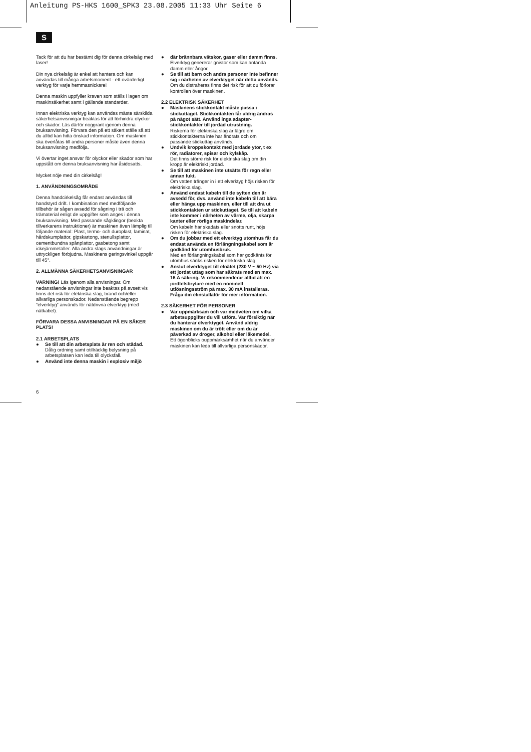Anleitung PS-HKS 1600_SPK3 23.08.2005 11:33 Uhr Seite 6
S
Tack för att du har bestämt dig för denna cirkelsåg med laser!
Din nya cirkelsåg är enkel att hantera och kan användas till många arbetsmoment - ett ovärderligt verktyg för varje hemmasnickare!
Denna maskin uppfyller kraven som ställs i lagen om maskinsäkerhet samt i gällande standarder.
Innan elektriska verktyg kan användas måste särskilda säkerhetsanvisningar beaktas för att förhindra olyckor och skador. Läs därför noggrant igenom denna bruksanvisning. Förvara den på ett säkert ställe så att du alltid kan hitta önskad information. Om maskinen ska överlåtas till andra personer måste även denna bruksanvisning medfölja.
Vi övertar inget ansvar för olyckor eller skador som har uppstått om denna bruksanvisning har åsidosatts.
Mycket nöje med din cirkelsåg!
1. ANVÄNDNINGSOMRÅDE
Denna handcirkelsåg får endast användas till handstyrd drift. I kombination med medföljande tillbehör är sågen avsedd för sågning i trä och trämaterial enligt de uppgifter som anges i denna bruksanvisning. Med passande sågklingor (beakta tillverkarens instruktioner) är maskinen även lämplig till följande material: Plast, termo- och duroplast, laminat, hårdskumplattor, gipskartong, stenullsplattor, cementbundna spånplattor, gasbetong samt ickejärnmetaller. Alla andra slags användningar är uttryckligen förbjudna. Maskinens geringsvinkel uppgår till 45°.
2. ALLMÄNNA SÄKERHETSANVISNINGAR
VARNING! Läs igenom alla anvisningar. Om nedanstående anvisningar inte beaktas på avsett vis finns det risk för elektriska slag, brand och/eller allvarliga personskador. Nedanstående begrepp “elverktyg” används för nätdrivna elverktyg (med nätkabel).
FÖRVARA DESSA ANVISNINGAR PÅ EN SÄKER PLATS!
2.1 ARBETSPLATS
Se till att din arbetsplats är ren och städad.
Dålig ordning samt otillräcklig belysning på arbetsplatsen kan leda till olycksfall.
Använd inte denna maskin i explosiv miljö
där brännbara vätskor, gaser eller damm finns.
Elverktyg genererar gnistor som kan antända damm eller ångor.
Se till att barn och andra personer inte befinner sig i närheten av elverktyget när detta används.
Om du distraheras finns det risk för att du förlorar kontrollen över maskinen.
2.2 ELEKTRISK SÄKERHET
Maskinens stickkontakt måste passa i stickuttaget. Stickkontakten får aldrig ändras på något sätt. Använd inga adapter-stickkontakter till jordad utrustning.
Riskerna för elektriska slag är lägre om stickkontakterna inte har ändrats och om passande stickuttag används.
Undvik kroppskontakt med jordade ytor, t ex rör, radiatorer, spisar och kylskåp.
Det finns större risk för elektriska slag om din kropp är elektriskt jordad.
Se till att maskinen inte utsätts för regn eller annan fukt.
Om vatten tränger in i ett elverktyg höjs risken för elektriska slag.
Använd endast kabeln till de syften den är avsedd för, dvs. använd inte kabeln till att bära eller hänga upp maskinen, eller till att dra ut stickkontakten ur stickuttaget. Se till att kabeln inte kommer i närheten av värme, olja, skarpa kanter eller rörliga maskindelar.
Om kabeln har skadats eller snotts runt, höjs risken för elektriska slag.
Om du jobbar med ett elverktyg utomhus får du endast använda en förlängningskabel som är godkänd för utomhusbruk.
Med en förlängningskabel som har godkänts för utomhus sänks risken för elektriska slag.
Anslut elverktyget till elnätet (230 V ~ 50 Hz) via ett jordat uttag som har säkrats med en max. 16 A säkring. Vi rekommenderar alltid att en jordfelsbrytare med en nominell utlösningsström på max. 30 mA installeras. Fråga din elinstallatör för mer information.
2.3 SÄKERHET FÖR PERSONER
Var uppmärksam och var medveten om vilka arbetsuppgifter du vill utföra. Var försiktig när du hanterar elverktyget. Använd aldrig maskinen om du är trött eller om du är påverkad av droger, alkohol eller läkemedel.
Ett ögonblicks ouppmärksamhet när du använder maskinen kan leda till allvarliga personskador.
6